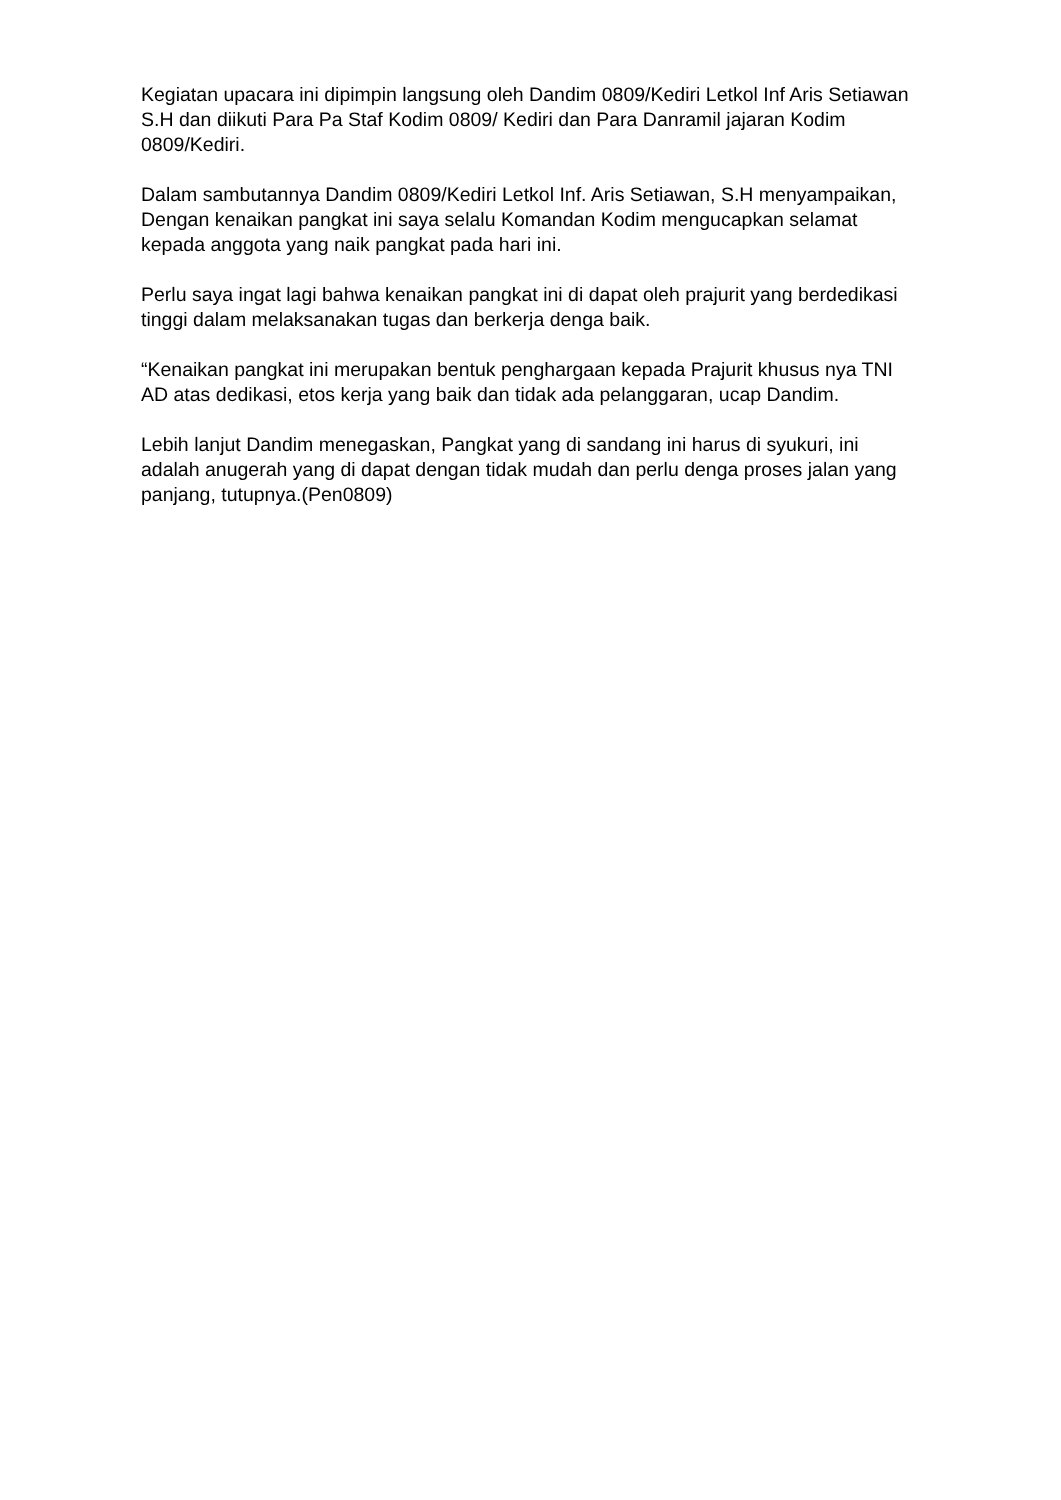Kegiatan upacara ini dipimpin langsung oleh Dandim 0809/Kediri Letkol Inf Aris Setiawan S.H dan diikuti Para Pa Staf Kodim 0809/ Kediri dan Para Danramil jajaran Kodim 0809/Kediri.
Dalam sambutannya Dandim 0809/Kediri Letkol Inf. Aris Setiawan, S.H menyampaikan, Dengan kenaikan pangkat ini saya selalu Komandan Kodim mengucapkan selamat kepada anggota yang naik pangkat pada hari ini.
Perlu saya ingat lagi bahwa kenaikan pangkat ini di dapat oleh prajurit yang berdedikasi tinggi dalam melaksanakan tugas dan berkerja denga baik.
“Kenaikan pangkat ini merupakan bentuk penghargaan kepada Prajurit khusus nya TNI AD atas dedikasi, etos kerja yang baik dan tidak ada pelanggaran, ucap Dandim.
Lebih lanjut Dandim menegaskan, Pangkat yang di sandang ini harus di syukuri, ini adalah anugerah yang di dapat dengan tidak mudah dan perlu denga proses jalan yang panjang, tutupnya.(Pen0809)